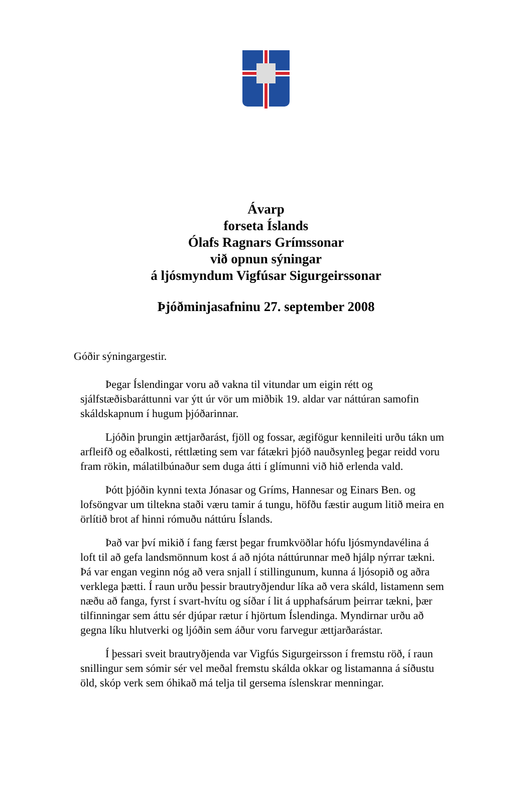Ávarp
forseta Íslands
Ólafs Ragnars Grímssonar
við opnun sýningar
á ljósmyndum Vigfúsar Sigurgeirssonar
Þjóðminjasafninu 27. september 2008
Góðir sýningargestir.
Þegar Íslendingar voru að vakna til vitundar um eigin rétt og sjálfstæðisbaráttunni var ýtt úr vör um miðbik 19. aldar var náttúran samofin skáldskapnum í hugum þjóðarinnar.
Ljóðin þrungin ættjarðarást, fjöll og fossar, ægifögur kennileiti urðu tákn um arfleifð og eðalkosti, réttlæting sem var fátækri þjóð nauðsynleg þegar reidd voru fram rökin, málatilbúnaður sem duga átti í glímunni við hið erlenda vald.
Þótt þjóðin kynni texta Jónasar og Gríms, Hannesar og Einars Ben. og lofsöngvar um tiltekna staði væru tamir á tungu, höfðu fæstir augum litið meira en örlítið brot af hinni rómuðu náttúru Íslands.
Það var því mikið í fang færst þegar frumkvöðlar hófu ljósmyndavélina á loft til að gefa landsmönnum kost á að njóta náttúrunnar með hjálp nýrrar tækni. Þá var engan veginn nóg að vera snjall í stillingunum, kunna á ljósopið og aðra verklega þætti. Í raun urðu þessir brautryðjendur líka að vera skáld, listamenn sem næðu að fanga, fyrst í svart-hvítu og síðar í lit á upphafsárum þeirrar tækni, þær tilfinningar sem áttu sér djúpar rætur í hjörtum Íslendinga. Myndirnar urðu að gegna líku hlutverki og ljóðin sem áður voru farvegur ættjarðarástar.
Í þessari sveit brautryðjenda var Vigfús Sigurgeirsson í fremstu röð, í raun snillingur sem sómir sér vel meðal fremstu skálda okkar og listamanna á síðustu öld, skóp verk sem óhikað má telja til gersema íslenskrar menningar.